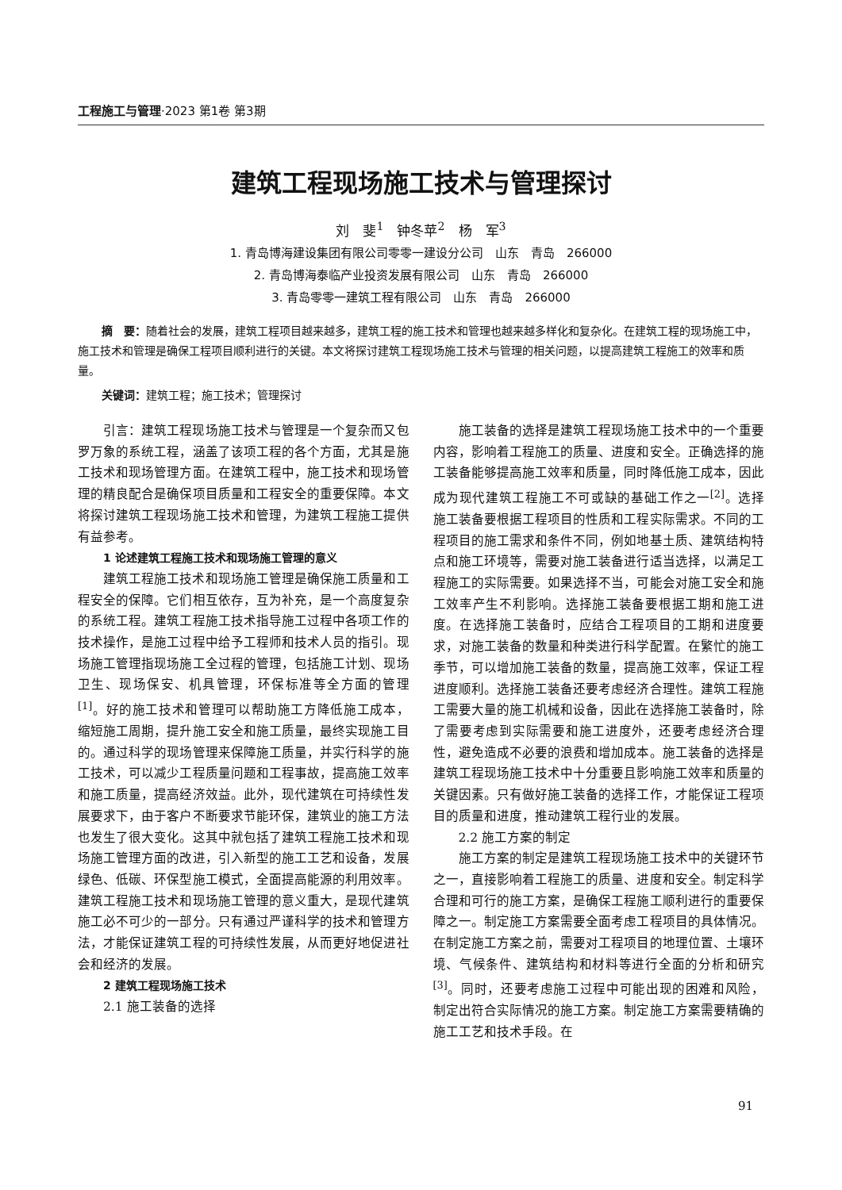工程施工与管理·2023 第1卷 第3期
建筑工程现场施工技术与管理探讨
刘　斐<sup>1</sup>　钟冬苹<sup>2</sup>　杨　军<sup>3</sup>
1. 青岛博海建设集团有限公司零零一建设分公司　山东　青岛　266000
2. 青岛博海泰临产业投资发展有限公司　山东　青岛　266000
3. 青岛零零一建筑工程有限公司　山东　青岛　266000
摘　要：随着社会的发展，建筑工程项目越来越多，建筑工程的施工技术和管理也越来越多样化和复杂化。在建筑工程的现场施工中，施工技术和管理是确保工程项目顺利进行的关键。本文将探讨建筑工程现场施工技术与管理的相关问题，以提高建筑工程施工的效率和质量。
关键词：建筑工程；施工技术；管理探讨
引言：建筑工程现场施工技术与管理是一个复杂而又包罗万象的系统工程，涵盖了该项工程的各个方面，尤其是施工技术和现场管理方面。在建筑工程中，施工技术和现场管理的精良配合是确保项目质量和工程安全的重要保障。本文将探讨建筑工程现场施工技术和管理，为建筑工程施工提供有益参考。
1 论述建筑工程施工技术和现场施工管理的意义
建筑工程施工技术和现场施工管理是确保施工质量和工程安全的保障。它们相互依存，互为补充，是一个高度复杂的系统工程。建筑工程施工技术指导施工过程中各项工作的技术操作，是施工过程中给予工程师和技术人员的指引。现场施工管理指现场施工全过程的管理，包括施工计划、现场卫生、现场保安、机具管理，环保标准等全方面的管理<sup>[1]</sup>。好的施工技术和管理可以帮助施工方降低施工成本，缩短施工周期，提升施工安全和施工质量，最终实现施工目的。通过科学的现场管理来保障施工质量，并实行科学的施工技术，可以减少工程质量问题和工程事故，提高施工效率和施工质量，提高经济效益。此外，现代建筑在可持续性发展要求下，由于客户不断要求节能环保，建筑业的施工方法也发生了很大变化。这其中就包括了建筑工程施工技术和现场施工管理方面的改进，引入新型的施工工艺和设备，发展绿色、低碳、环保型施工模式，全面提高能源的利用效率。建筑工程施工技术和现场施工管理的意义重大，是现代建筑施工必不可少的一部分。只有通过严谨科学的技术和管理方法，才能保证建筑工程的可持续性发展，从而更好地促进社会和经济的发展。
2 建筑工程现场施工技术
2.1 施工装备的选择
施工装备的选择是建筑工程现场施工技术中的一个重要内容，影响着工程施工的质量、进度和安全。正确选择的施工装备能够提高施工效率和质量，同时降低施工成本，因此成为现代建筑工程施工不可或缺的基础工作之一<sup>[2]</sup>。选择施工装备要根据工程项目的性质和工程实际需求。不同的工程项目的施工需求和条件不同，例如地基土质、建筑结构特点和施工环境等，需要对施工装备进行适当选择，以满足工程施工的实际需要。如果选择不当，可能会对施工安全和施工效率产生不利影响。选择施工装备要根据工期和施工进度。在选择施工装备时，应结合工程项目的工期和进度要求，对施工装备的数量和种类进行科学配置。在繁忙的施工季节，可以增加施工装备的数量，提高施工效率，保证工程进度顺利。选择施工装备还要考虑经济合理性。建筑工程施工需要大量的施工机械和设备，因此在选择施工装备时，除了需要考虑到实际需要和施工进度外，还要考虑经济合理性，避免造成不必要的浪费和增加成本。施工装备的选择是建筑工程现场施工技术中十分重要且影响施工效率和质量的关键因素。只有做好施工装备的选择工作，才能保证工程项目的质量和进度，推动建筑工程行业的发展。
2.2 施工方案的制定
施工方案的制定是建筑工程现场施工技术中的关键环节之一，直接影响着工程施工的质量、进度和安全。制定科学合理和可行的施工方案，是确保工程施工顺利进行的重要保障之一。制定施工方案需要全面考虑工程项目的具体情况。在制定施工方案之前，需要对工程项目的地理位置、土壤环境、气候条件、建筑结构和材料等进行全面的分析和研究<sup>[3]</sup>。同时，还要考虑施工过程中可能出现的困难和风险，制定出符合实际情况的施工方案。制定施工方案需要精确的施工工艺和技术手段。在
91